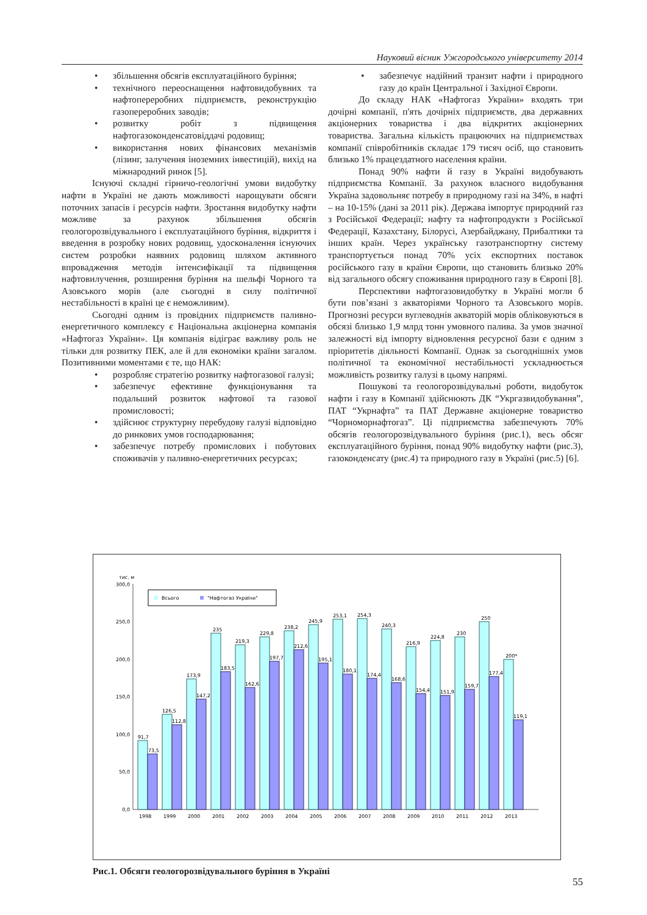Науковий вісник Ужгородського університету 2014
• збільшення обсягів експлуатаційного буріння;
• технічного переоснащення нафтовидобувних та нафтопереробних підприємств, реконструкцію газопереробних заводів;
• розвитку робіт з підвищення нафтогазоконденсатовіддачі родовищ;
• використання нових фінансових механізмів (лізинг, залучення іноземних інвестицій), вихід на міжнародний ринок [5].
Існуючі складні гірничо-геологічні умови видобутку нафти в Україні не дають можливості нарощувати обсяги поточних запасів і ресурсів нафти. Зростання видобутку нафти можливе за рахунок збільшення обсягів геологорозвідувального і експлуатаційного буріння, відкриття і введення в розробку нових родовищ, удосконалення існуючих систем розробки наявних родовищ шляхом активного впровадження методів інтенсифікації та підвищення нафтовилучення, розширення буріння на шельфі Чорного та Азовського морів (але сьогодні в силу політичної нестабільності в країні це є неможливим).
Сьогодні одним із провідних підприємств паливно-енергетичного комплексу є Національна акціонерна компанія «Нафтогаз України». Ця компанія відіграє важливу роль не тільки для розвитку ПЕК, але й для економіки країни загалом. Позитивними моментами є те, що НАК:
• розробляє стратегію розвитку нафтогазової галузі;
• забезпечує ефективне функціонування та подальший розвиток нафтової та газової промисловості;
• здійснює структурну перебудову галузі відповідно до ринкових умов господарювання;
• забезпечує потребу промислових і побутових споживачів у паливно-енергетичних ресурсах;
• забезпечує надійний транзит нафти і природного газу до країн Центральної і Західної Європи.
До складу НАК «Нафтогаз України» входять три дочірні компанії, п'ять дочірніх підприємств, два державних акціонерних товариства і два відкритих акціонерних товариства. Загальна кількість працюючих на підприємствах компанії співробітників складає 179 тисяч осіб, що становить близько 1% працездатного населення країни.
Понад 90% нафти й газу в Україні видобувають підприємства Компанії. За рахунок власного видобування Україна задовольняє потребу в природному газі на 34%, в нафті – на 10-15% (дані за 2011 рік). Держава імпортує природний газ з Російської Федерації; нафту та нафтопродукти з Російської Федерації, Казахстану, Білорусі, Азербайджану, Прибалтики та інших країн. Через українську газотранспортну систему транспортується понад 70% усіх експортних поставок російського газу в країни Європи, що становить близько 20% від загального обсягу споживання природного газу в Європі [8].
Перспективи нафтогазовидобутку в Україні могли б бути пов’язані з акваторіями Чорного та Азовського морів. Прогнозні ресурси вуглеводнів акваторій морів обліковуються в обсязі близько 1,9 млрд тонн умовного палива. За умов значної залежності від імпорту відновлення ресурсної бази є одним з пріоритетів діяльності Компанії. Однак за сьогоднішніх умов політичної та економічної нестабільності ускладнюється можливість розвитку галузі в цьому напрямі.
Пошукові та геологорозвідувальні роботи, видобуток нафти і газу в Компанії здійснюють ДК “Укргазвидобування”, ПАТ “Укрнафта” та ПАТ Державне акціонерне товариство “Чорноморнафтогаз”. Ці підприємства забезпечують 70% обсягів геологорозвідувального буріння (рис.1), весь обсяг експлуатаційного буріння, понад 90% видобутку нафти (рис.3), газоконденсату (рис.4) та природного газу в Україні (рис.5) [6].
тис. м
300,0
250,0
200,0
150,0
100,0
50,0
0,0
Всього
"Нафтогаз України"
91,7
73,5
1998
126,5
112,8
1999
173,9
147,2
2000
235
183,5
2001
219,3
162,6
2002
229,8
197,7
2003
238,2
212,6
2004
245,9
195,1
2005
253,1
180,1
2006
254,3
174,4
2007
240,3
168,6
2008
216,9
154,4
2009
224,8
151,9
2010
230
159,7
2011
250
177,4
2012
200*
119,1
2013
Рис.1. Обсяги геологорозвідувального буріння в Україні
55